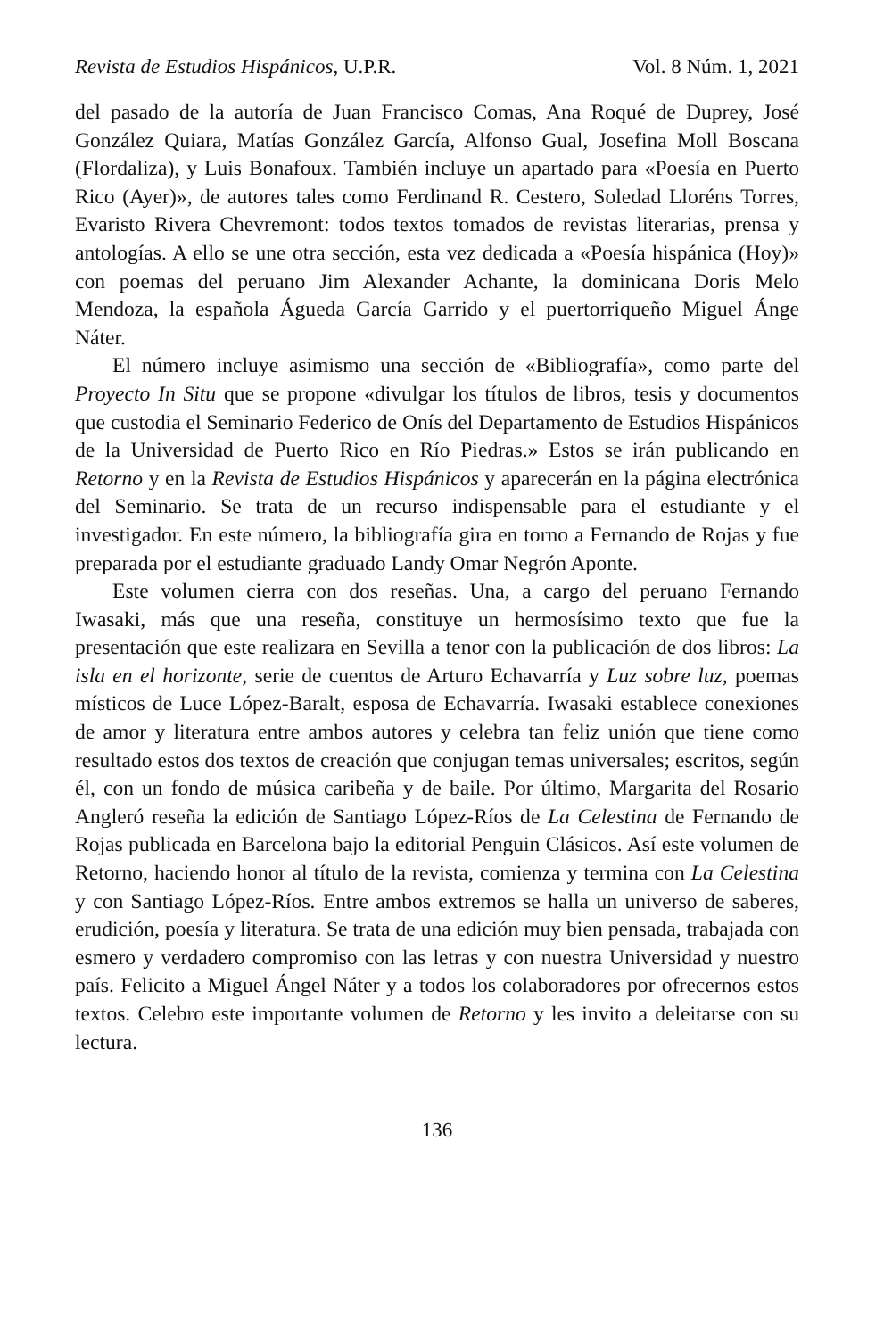Revista de Estudios Hispánicos, U.P.R. Vol. 8 Núm. 1, 2021
del pasado de la autoría de Juan Francisco Comas, Ana Roqué de Duprey, José González Quiara, Matías González García, Alfonso Gual, Josefina Moll Boscana (Flordaliza), y Luis Bonafoux. También incluye un apartado para «Poesía en Puerto Rico (Ayer)», de autores tales como Ferdinand R. Cestero, Soledad Lloréns Torres, Evaristo Rivera Chevremont: todos textos tomados de revistas literarias, prensa y antologías. A ello se une otra sección, esta vez dedicada a «Poesía hispánica (Hoy)» con poemas del peruano Jim Alexander Achante, la dominicana Doris Melo Mendoza, la española Águeda García Garrido y el puertorriqueño Miguel Ánge Náter.
El número incluye asimismo una sección de «Bibliografía», como parte del Proyecto In Situ que se propone «divulgar los títulos de libros, tesis y documentos que custodia el Seminario Federico de Onís del Departamento de Estudios Hispánicos de la Universidad de Puerto Rico en Río Piedras.» Estos se irán publicando en Retorno y en la Revista de Estudios Hispánicos y aparecerán en la página electrónica del Seminario. Se trata de un recurso indispensable para el estudiante y el investigador. En este número, la bibliografía gira en torno a Fernando de Rojas y fue preparada por el estudiante graduado Landy Omar Negrón Aponte.
Este volumen cierra con dos reseñas. Una, a cargo del peruano Fernando Iwasaki, más que una reseña, constituye un hermosísimo texto que fue la presentación que este realizara en Sevilla a tenor con la publicación de dos libros: La isla en el horizonte, serie de cuentos de Arturo Echavarría y Luz sobre luz, poemas místicos de Luce López-Baralt, esposa de Echavarría. Iwasaki establece conexiones de amor y literatura entre ambos autores y celebra tan feliz unión que tiene como resultado estos dos textos de creación que conjugan temas universales; escritos, según él, con un fondo de música caribeña y de baile. Por último, Margarita del Rosario Angleró reseña la edición de Santiago López-Ríos de La Celestina de Fernando de Rojas publicada en Barcelona bajo la editorial Penguin Clásicos. Así este volumen de Retorno, haciendo honor al título de la revista, comienza y termina con La Celestina y con Santiago López-Ríos. Entre ambos extremos se halla un universo de saberes, erudición, poesía y literatura. Se trata de una edición muy bien pensada, trabajada con esmero y verdadero compromiso con las letras y con nuestra Universidad y nuestro país. Felicito a Miguel Ángel Náter y a todos los colaboradores por ofrecernos estos textos. Celebro este importante volumen de Retorno y les invito a deleitarse con su lectura.
136